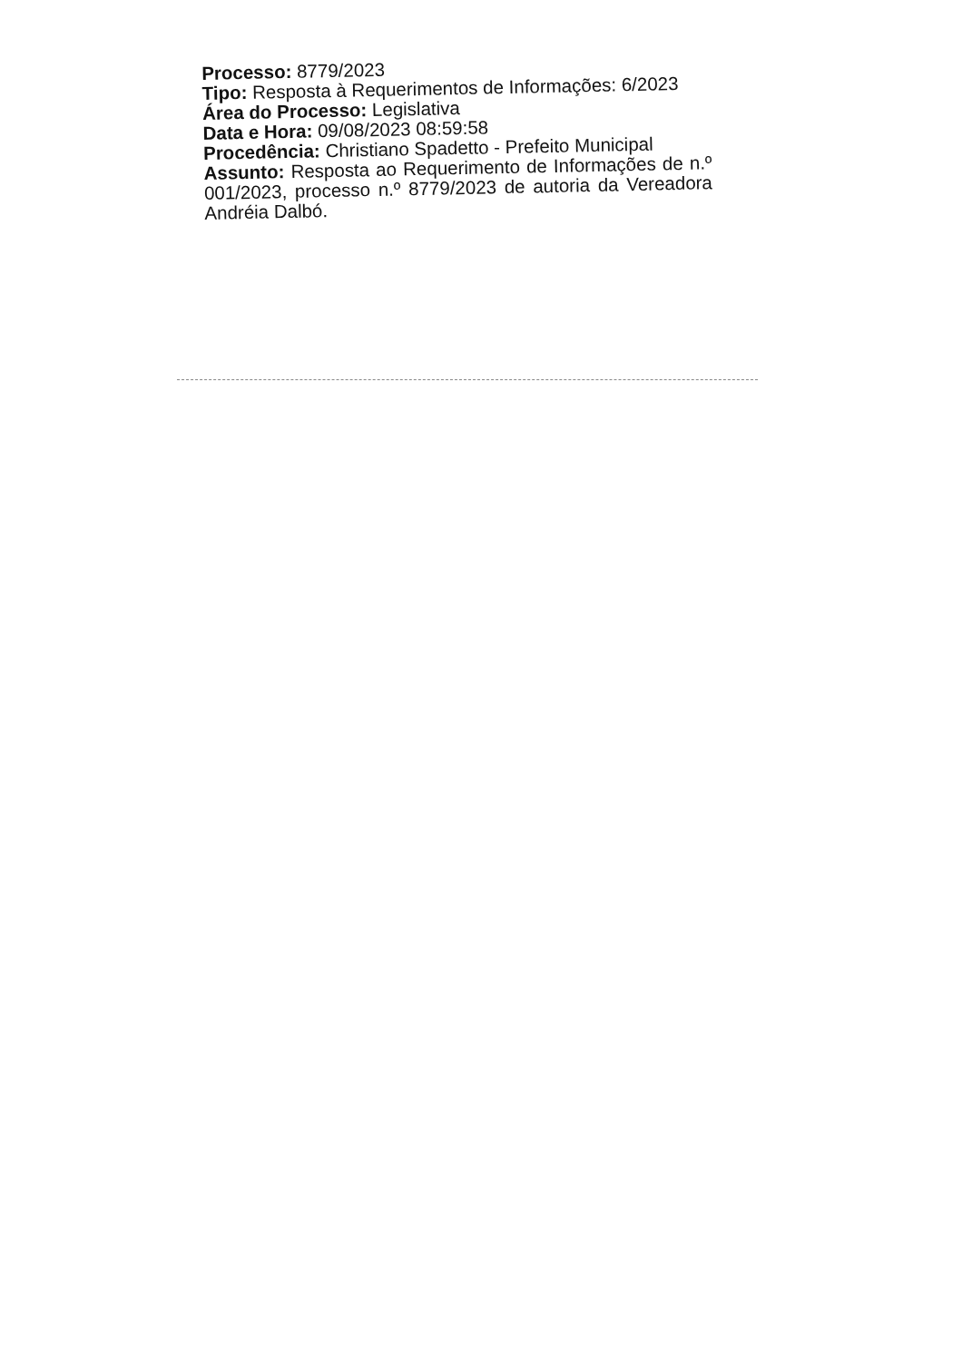Processo: 8779/2023
Tipo: Resposta à Requerimentos de Informações: 6/2023
Área do Processo: Legislativa
Data e Hora: 09/08/2023 08:59:58
Procedência: Christiano Spadetto - Prefeito Municipal
Assunto: Resposta ao Requerimento de Informações de n.º 001/2023, processo n.º 8779/2023 de autoria da Vereadora Andréia Dalbó.